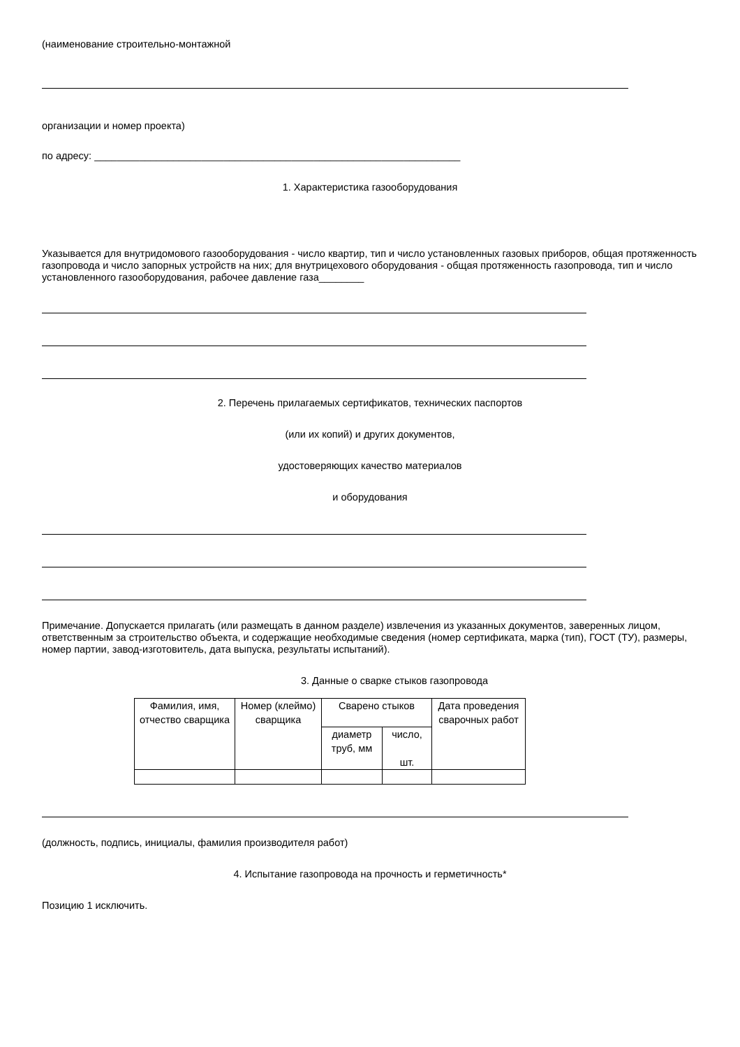(наименование строительно-монтажной
организации и номер проекта)
по адресу: _________________________________________________________________
1. Характеристика газооборудования
Указывается для внутридомового газооборудования - число квартир, тип и число установленных газовых приборов, общая протяженность газопровода и число запорных устройств на них; для внутрицехового оборудования - общая протяженность газопровода, тип и число установленного газооборудования, рабочее давление газа________
2. Перечень прилагаемых сертификатов, технических паспортов
(или их копий) и других документов,
удостоверяющих качество материалов
и оборудования
Примечание. Допускается прилагать (или размещать в данном разделе) извлечения из указанных документов, заверенных лицом, ответственным за строительство объекта, и содержащие необходимые сведения (номер сертификата, марка (тип), ГОСТ (ТУ), размеры, номер партии, завод-изготовитель, дата выпуска, результаты испытаний).
3. Данные о сварке стыков газопровода
| Фамилия, имя, отчество сварщика | Номер (клеймо) сварщика | Сварено стыков | | Дата проведения сварочных работ |
| --- | --- | --- | --- | --- |
| | | диаметр труб, мм | число, шт. | |
(должность, подпись, инициалы, фамилия производителя работ)
4. Испытание газопровода на прочность и герметичность*
Позицию 1 исключить.